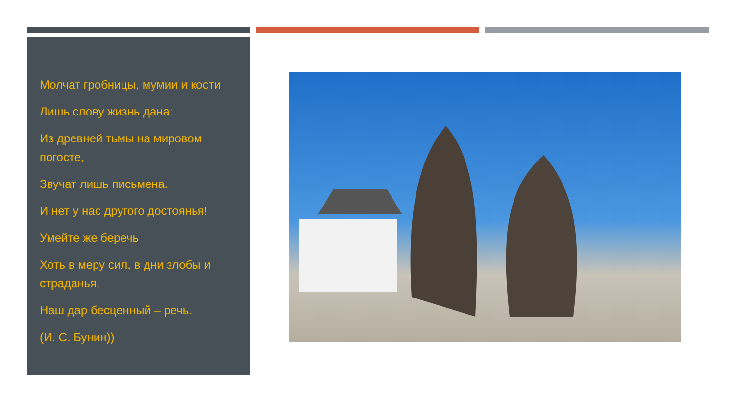Молчат гробницы, мумии и кости
Лишь слову жизнь дана:
Из древней тьмы на мировом погосте,
Звучат лишь письмена.
И нет у нас другого достоянья!
Умейте же беречь
Хоть в меру сил, в дни злобы и страданья,
Наш дар бесценный – речь.
(И. С. Бунин))